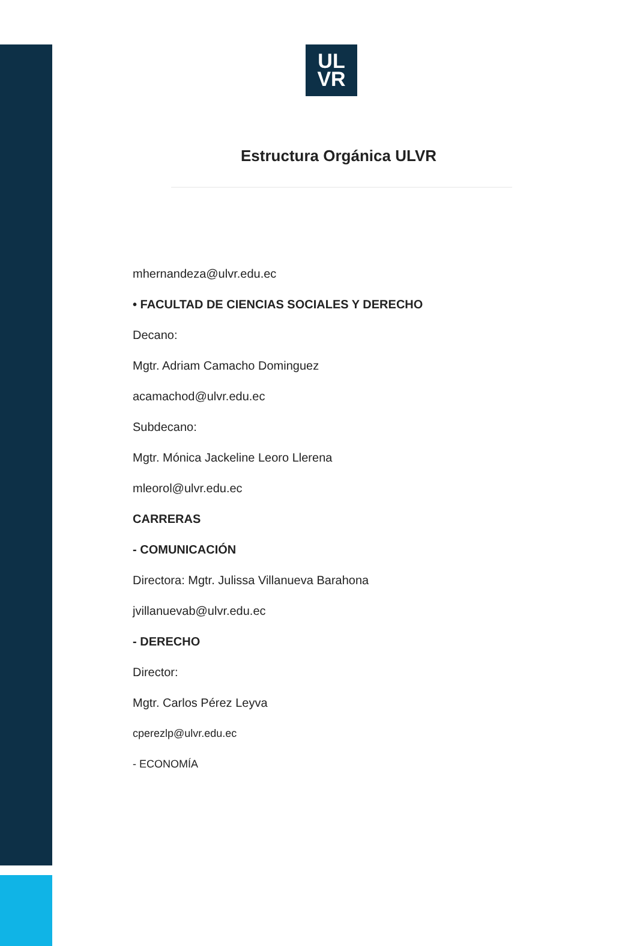UL
VR
Estructura Orgánica ULVR
mhernandeza@ulvr.edu.ec
• FACULTAD DE CIENCIAS SOCIALES Y DERECHO
Decano:
Mgtr. Adriam Camacho Dominguez
acamachod@ulvr.edu.ec
Subdecano:
Mgtr. Mónica Jackeline Leoro Llerena
mleorol@ulvr.edu.ec
CARRERAS
- COMUNICACIÓN
Directora: Mgtr. Julissa Villanueva Barahona
jvillanuevab@ulvr.edu.ec
- DERECHO
Director:
Mgtr. Carlos Pérez Leyva
cperezlp@ulvr.edu.ec
- ECONOMÍA